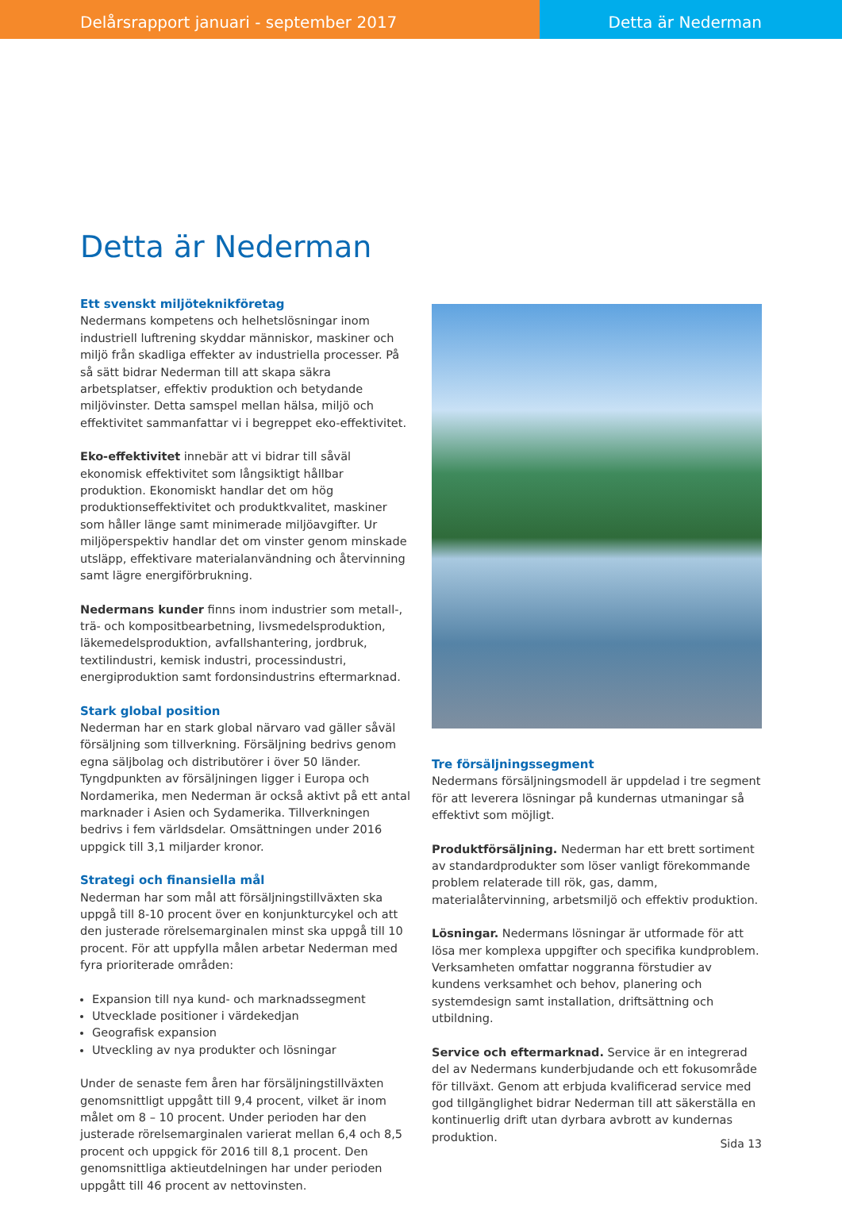Delårsrapport januari - september 2017 Detta är Nederman
Detta är Nederman
Ett svenskt miljöteknikföretag
Nedermans kompetens och helhetslösningar inom industriell luftrening skyddar människor, maskiner och miljö från skadliga effekter av industriella processer. På så sätt bidrar Nederman till att skapa säkra arbetsplatser, effektiv produktion och betydande miljövinster. Detta samspel mellan hälsa, miljö och effektivitet sammanfattar vi i begreppet eko-effektivitet.
Eko-effektivitet innebär att vi bidrar till såväl ekonomisk effektivitet som långsiktigt hållbar produktion. Ekonomiskt handlar det om hög produktionseffektivitet och produktkvalitet, maskiner som håller länge samt minimerade miljöavgifter. Ur miljöperspektiv handlar det om vinster genom minskade utsläpp, effektivare materialanvändning och återvinning samt lägre energiförbrukning.
Nedermans kunder finns inom industrier som metall-, trä- och kompositbearbetning, livsmedelsproduktion, läkemedelsproduktion, avfallshantering, jordbruk, textilindustri, kemisk industri, processindustri, energiproduktion samt fordonsindustrins eftermarknad.
Stark global position
Nederman har en stark global närvaro vad gäller såväl försäljning som tillverkning. Försäljning bedrivs genom egna säljbolag och distributörer i över 50 länder. Tyngdpunkten av försäljningen ligger i Europa och Nordamerika, men Nederman är också aktivt på ett antal marknader i Asien och Sydamerika. Tillverkningen bedrivs i fem världsdelar. Omsättningen under 2016 uppgick till 3,1 miljarder kronor.
Strategi och finansiella mål
Nederman har som mål att försäljningstillväxten ska uppgå till 8-10 procent över en konjunkturcykel och att den justerade rörelsemarginalen minst ska uppgå till 10 procent. För att uppfylla målen arbetar Nederman med fyra prioriterade områden:
Expansion till nya kund- och marknadssegment
Utvecklade positioner i värdekedjan
Geografisk expansion
Utveckling av nya produkter och lösningar
Under de senaste fem åren har försäljningstillväxten genomsnittligt uppgått till 9,4 procent, vilket är inom målet om 8 – 10 procent. Under perioden har den justerade rörelsemarginalen varierat mellan 6,4 och 8,5 procent och uppgick för 2016 till 8,1 procent. Den genomsnittliga aktieutdelningen har under perioden uppgått till 46 procent av nettovinsten.
Tre försäljningssegment
Nedermans försäljningsmodell är uppdelad i tre segment för att leverera lösningar på kundernas utmaningar så effektivt som möjligt.
Produktförsäljning. Nederman har ett brett sortiment av standardprodukter som löser vanligt förekommande problem relaterade till rök, gas, damm, materialåtervinning, arbetsmiljö och effektiv produktion.
Lösningar. Nedermans lösningar är utformade för att lösa mer komplexa uppgifter och specifika kundproblem. Verksamheten omfattar noggranna förstudier av kundens verksamhet och behov, planering och systemdesign samt installation, driftsättning och utbildning.
Service och eftermarknad. Service är en integrerad del av Nedermans kunderbjudande och ett fokusområde för tillväxt. Genom att erbjuda kvalificerad service med god tillgänglighet bidrar Nederman till att säkerställa en kontinuerlig drift utan dyrbara avbrott av kundernas produktion.
Sida 13